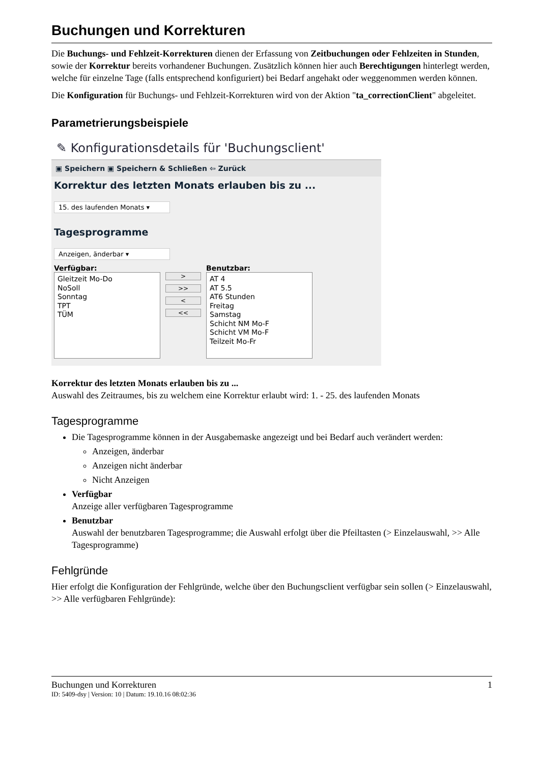Buchungen und Korrekturen
Die Buchungs- und Fehlzeit-Korrekturen dienen der Erfassung von Zeitbuchungen oder Fehlzeiten in Stunden, sowie der Korrektur bereits vorhandener Buchungen. Zusätzlich können hier auch Berechtigungen hinterlegt werden, welche für einzelne Tage (falls entsprechend konfiguriert) bei Bedarf angehakt oder weggenommen werden können.
Die Konfiguration für Buchungs- und Fehlzeit-Korrekturen wird von der Aktion "ta_correctionClient" abgeleitet.
Parametrierungsbeispiele
✎ Konfigurationsdetails für 'Buchungsclient'
▣ Speichern ▣ Speichern & Schließen ⇦ Zurück
Korrektur des letzten Monats erlauben bis zu ...
15. des laufenden Monats ▾
Tagesprogramme
Anzeigen, änderbar ▾
Verfügbar:
Gleitzeit Mo-Do
NoSoll
Sonntag
TPT
TÜM
>
>>
<
<<
Benutzbar:
AT 4
AT 5.5
AT6 Stunden
Freitag
Samstag
Schicht NM Mo-F
Schicht VM Mo-F
Teilzeit Mo-Fr
Korrektur des letzten Monats erlauben bis zu ...
Auswahl des Zeitraumes, bis zu welchem eine Korrektur erlaubt wird: 1. - 25. des laufenden Monats
Tagesprogramme
Die Tagesprogramme können in der Ausgabemaske angezeigt und bei Bedarf auch verändert werden:
Anzeigen, änderbar
Anzeigen nicht änderbar
Nicht Anzeigen
Verfügbar
Anzeige aller verfügbaren Tagesprogramme
Benutzbar
Auswahl der benutzbaren Tagesprogramme; die Auswahl erfolgt über die Pfeiltasten (> Einzelauswahl, >> Alle Tagesprogramme)
Fehlgründe
Hier erfolgt die Konfiguration der Fehlgründe, welche über den Buchungsclient verfügbar sein sollen (> Einzelauswahl, >> Alle verfügbaren Fehlgründe):
Buchungen und Korrekturen 1
ID: 5409-dsy | Version: 10 | Datum: 19.10.16 08:02:36